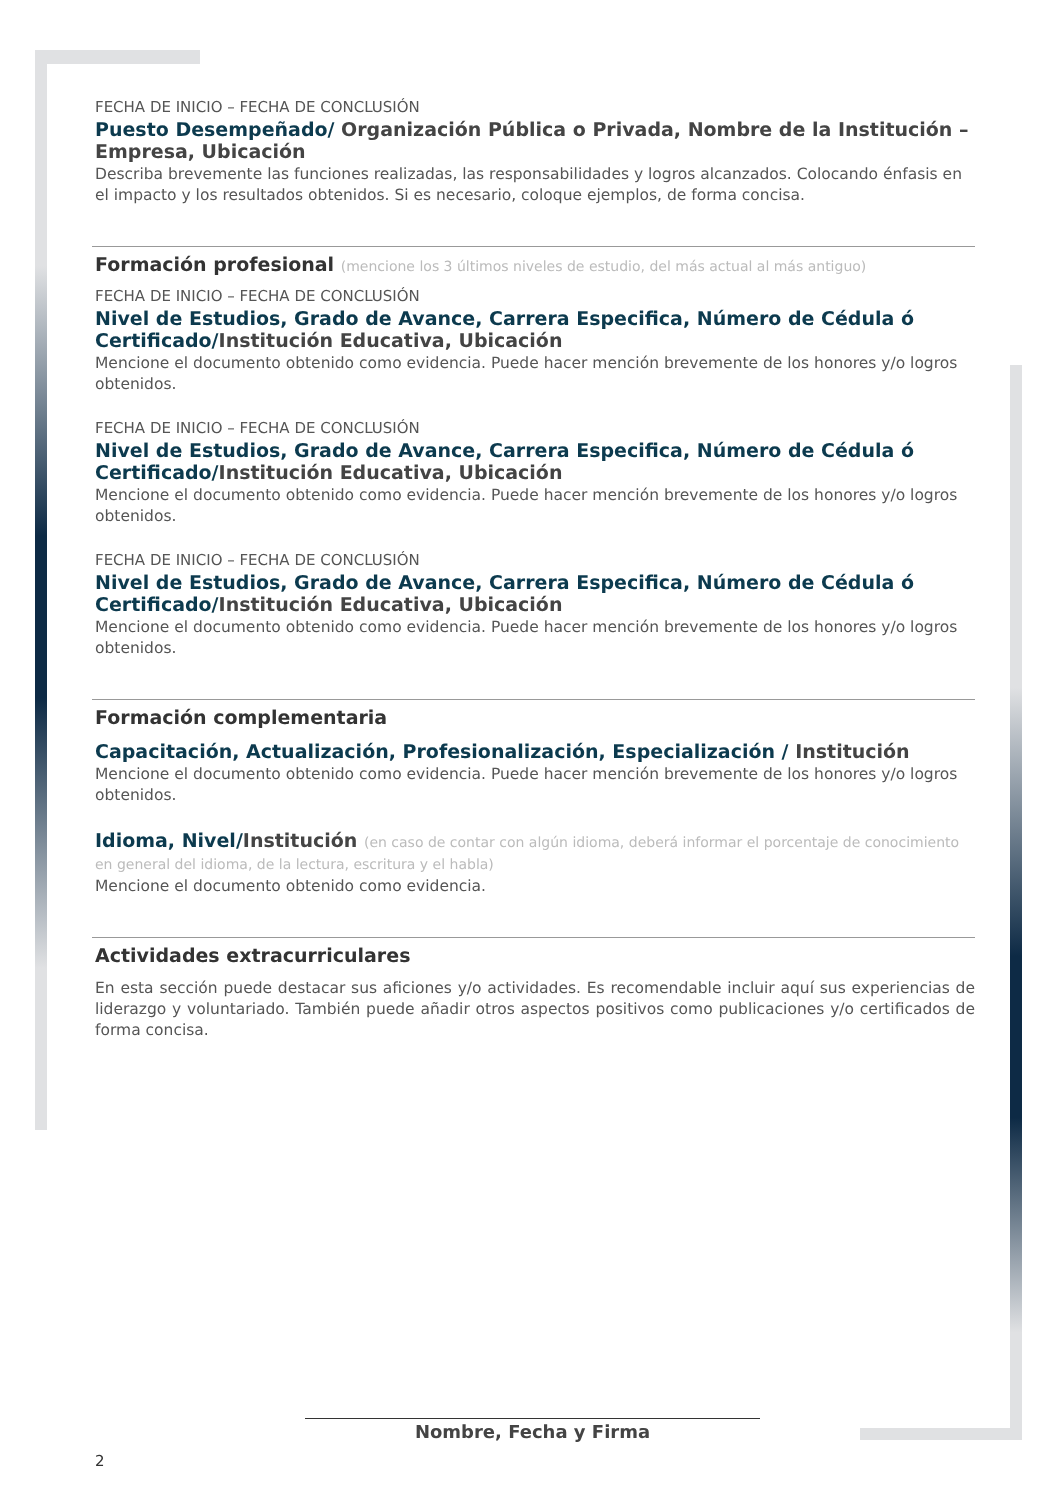FECHA DE INICIO – FECHA DE CONCLUSIÓN
Puesto Desempeñado/ Organización Pública o Privada, Nombre de la Institución – Empresa, Ubicación
Describa brevemente las funciones realizadas, las responsabilidades y logros alcanzados. Colocando énfasis en el impacto y los resultados obtenidos. Si es necesario, coloque ejemplos, de forma concisa.
Formación profesional (mencione los 3 últimos niveles de estudio, del más actual al más antiguo)
FECHA DE INICIO – FECHA DE CONCLUSIÓN
Nivel de Estudios, Grado de Avance, Carrera Especifica, Número de Cédula ó Certificado/Institución Educativa, Ubicación
Mencione el documento obtenido como evidencia. Puede hacer mención brevemente de los honores y/o logros obtenidos.
FECHA DE INICIO – FECHA DE CONCLUSIÓN
Nivel de Estudios, Grado de Avance, Carrera Especifica, Número de Cédula ó Certificado/Institución Educativa, Ubicación
Mencione el documento obtenido como evidencia. Puede hacer mención brevemente de los honores y/o logros obtenidos.
FECHA DE INICIO – FECHA DE CONCLUSIÓN
Nivel de Estudios, Grado de Avance, Carrera Especifica, Número de Cédula ó Certificado/Institución Educativa, Ubicación
Mencione el documento obtenido como evidencia. Puede hacer mención brevemente de los honores y/o logros obtenidos.
Formación complementaria
Capacitación, Actualización, Profesionalización, Especialización / Institución
Mencione el documento obtenido como evidencia. Puede hacer mención brevemente de los honores y/o logros obtenidos.
Idioma, Nivel/Institución (en caso de contar con algún idioma, deberá informar el porcentaje de conocimiento en general del idioma, de la lectura, escritura y el habla)
Mencione el documento obtenido como evidencia.
Actividades extracurriculares
En esta sección puede destacar sus aficiones y/o actividades. Es recomendable incluir aquí sus experiencias de liderazgo y voluntariado. También puede añadir otros aspectos positivos como publicaciones y/o certificados de forma concisa.
Nombre, Fecha y Firma
2